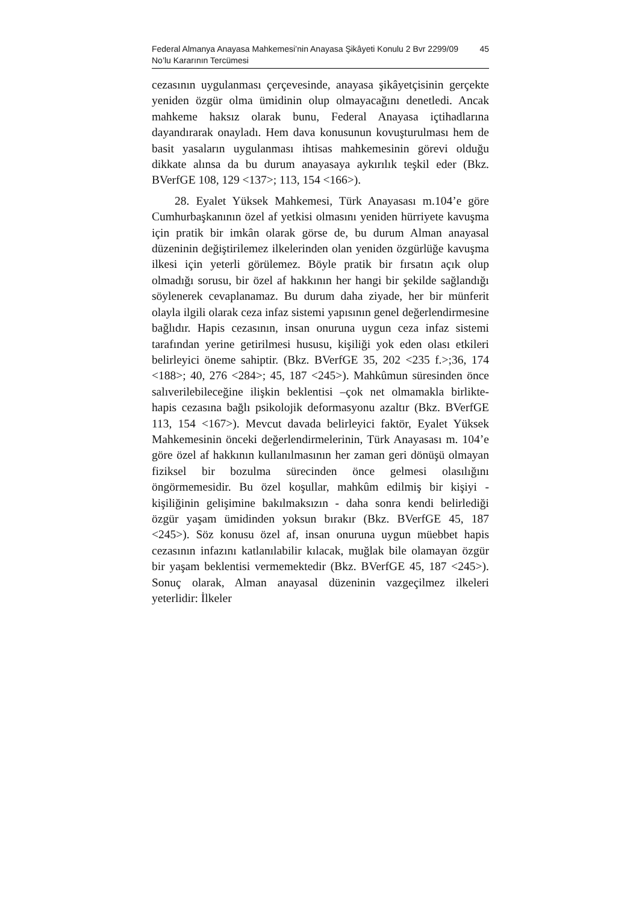Federal Almanya Anayasa Mahkemesi’nin Anayasa Şikâyeti Konulu 2 Bvr 2299/09 No’lu Kararının Tercümesi 45
cezasının uygulanması çerçevesinde, anayasa şikâyetçisinin gerçekte yeniden özgür olma ümidinin olup olmayacağını denetledi. Ancak mahkeme haksız olarak bunu, Federal Anayasa içtihadlarına dayandırarak onayladı. Hem dava konusunun kovuşturulması hem de basit yasaların uygulanması ihtisas mahkemesinin görevi olduğu dikkate alınsa da bu durum anayasaya aykırılık teşkil eder (Bkz. BVerfGE 108, 129 <137>; 113, 154 <166>).
28. Eyalet Yüksek Mahkemesi, Türk Anayasası m.104’e göre Cumhurbaşkanının özel af yetkisi olmasını yeniden hürriyete kavuşma için pratik bir imkân olarak görse de, bu durum Alman anayasal düzeninin değiştirilemez ilkelerinden olan yeniden özgürlüğe kavuşma ilkesi için yeterli görülemez. Böyle pratik bir fırsatın açık olup olmadığı sorusu, bir özel af hakkının her hangi bir şekilde sağlandığı söylenerek cevaplanamaz. Bu durum daha ziyade, her bir münferit olayla ilgili olarak ceza infaz sistemi yapısının genel değerlendirmesine bağlıdır. Hapis cezasının, insan onuruna uygun ceza infaz sistemi tarafından yerine getirilmesi hususu, kişiliği yok eden olası etkileri belirleyici öneme sahiptir. (Bkz. BVerfGE 35, 202 <235 f.>;36, 174 <188>; 40, 276 <284>; 45, 187 <245>). Mahkûmun süresinden önce salıverilebileceğine ilişkin beklentisi –çok net olmamakla birlikte- hapis cezasına bağlı psikolojik deformasyonu azaltır (Bkz. BVerfGE 113, 154 <167>). Mevcut davada belirleyici faktör, Eyalet Yüksek Mahkemesinin önceki değerlendirmelerinin, Türk Anayasası m. 104’e göre özel af hakkının kullanılmasının her zaman geri dönüşü olmayan fiziksel bir bozulma sürecinden önce gelmesi olasılığını öngörmemesidir. Bu özel koşullar, mahkûm edilmiş bir kişiyi - kişiliğinin gelişimine bakılmaksızın - daha sonra kendi belirlediği özgür yaşam ümidinden yoksun bırakır (Bkz. BVerfGE 45, 187 <245>). Söz konusu özel af, insan onuruna uygun müebbet hapis cezasının infazını katlanılabilir kılacak, muğlak bile olamayan özgür bir yaşam beklentisi vermemektedir (Bkz. BVerfGE 45, 187 <245>). Sonuç olarak, Alman anayasal düzeninin vazgeçilmez ilkeleri yeterlidir: İlkeler